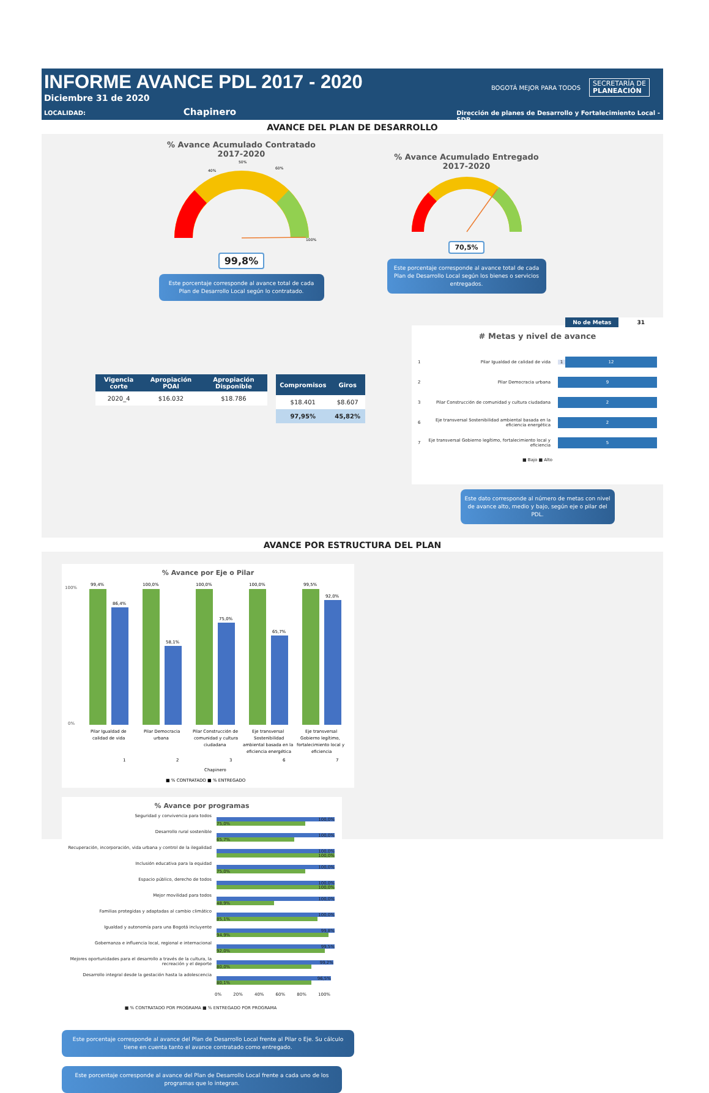INFORME AVANCE PDL 2017 - 2020
Diciembre 31 de 2020
LOCALIDAD: Chapinero Dirección de planes de Desarrollo y Fortalecimiento Local - SDP
BOGOTÁ MEJOR PARA TODOS SECRETARÍA DE
PLANEACIÓN
AVANCE DEL PLAN DE DESARROLLO
% Avance Acumulado Contratado
2017-2020
50%
40%
60%
100%
99,8%
Este porcentaje corresponde al avance total de cada Plan de Desarrollo Local según lo contratado.
% Avance Acumulado Entregado
2017-2020
70,5%
Este porcentaje corresponde al avance total de cada Plan de Desarrollo Local según los bienes o servicios entregados.
| Vigencia corte | Apropiación POAI | Apropiación Disponible |
| --- | --- | --- |
| 2020_4 | $16.032 | $18.786 |
| Compromisos | Giros |
| --- | --- |
| $18.401 | $8.607 |
| 97,95% | 45,82% |
No de Metas 31
# Metas y nivel de avance
1 Pilar Igualdad de calidad de vida 1 12
2 Pilar Democracia urbana 9
3 Pilar Construcción de comunidad y cultura ciudadana 2
6 Eje transversal Sostenibilidad ambiental basada en la eficiencia energética 2
7 Eje transversal Gobierno legítimo, fortalecimiento local y eficiencia 5
■ Bajo ■ Alto
Este dato corresponde al número de metas con nivel de avance alto, medio y bajo, según eje o pilar del PDL.
AVANCE POR ESTRUCTURA DEL PLAN
% Avance por Eje o Pilar
100%
0%
99,4%
86,4%
100,0%
58,1%
100,0%
75,0%
100,0%
65,7%
99,5%
92,0%
Pilar Igualdad de
calidad de vida
1
Pilar Democracia
urbana
2
Pilar Construcción de
comunidad y cultura
ciudadana
3
Eje transversal
Sostenibilidad
ambiental basada en la
eficiencia energética
6
Eje transversal
Gobierno legítimo,
fortalecimiento local y
eficiencia
7
Chapinero
■ % CONTRATADO ■ % ENTREGADO
% Avance por programas
Seguridad y convivencia para todos
100,0%
75,0%
Desarrollo rural sostenible
100,0%
65,7%
Recuperación, incorporación, vida urbana y control de la ilegalidad
100,0%
100,0%
Inclusión educativa para la equidad
100,0%
75,0%
Espacio público, derecho de todos
100,0%
100,0%
Mejor movilidad para todos
100,0%
48,9%
Familias protegidas y adaptadas al cambio climático
100,0%
85,1%
Igualdad y autonomía para una Bogotá incluyente
99,8%
94,9%
Gobernanza e influencia local, regional e internacional
99,5%
92,0%
Mejores oportunidades para el desarrollo a través de la cultura, la recreación y el deporte
99,2%
80,0%
Desarrollo integral desde la gestación hasta la adolescencia
96,5%
80,1%
0% 20% 40% 60% 80% 100%
■ % CONTRATADO POR PROGRAMA ■ % ENTREGADO POR PROGRAMA
Este porcentaje corresponde al avance del Plan de Desarrollo Local frente al Pilar o Eje. Su cálculo tiene en cuenta tanto el avance contratado como entregado.
Este porcentaje corresponde al avance del Plan de Desarrollo Local frente a cada uno de los programas que lo integran.